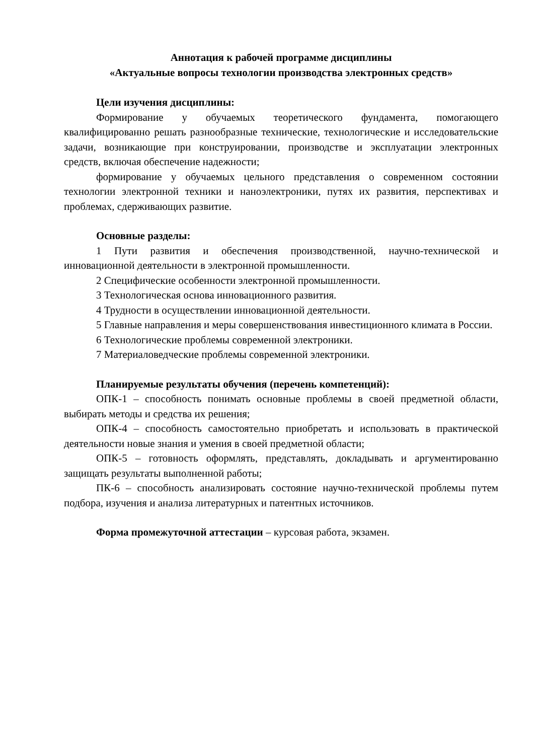Аннотация к рабочей программе дисциплины
«Актуальные вопросы технологии производства электронных средств»
Цели изучения дисциплины:
Формирование у обучаемых теоретического фундамента, помогающего квалифицированно решать разнообразные технические, технологические и исследовательские задачи, возникающие при конструировании, производстве и эксплуатации электронных средств, включая обеспечение надежности;
формирование у обучаемых цельного представления о современном состоянии технологии электронной техники и наноэлектроники, путях их развития, перспективах и проблемах, сдерживающих развитие.
Основные разделы:
1 Пути развития и обеспечения производственной, научно-технической и инновационной деятельности в электронной промышленности.
2 Специфические особенности электронной промышленности.
3 Технологическая основа инновационного развития.
4 Трудности в осуществлении инновационной деятельности.
5 Главные направления и меры совершенствования инвестиционного климата в России.
6 Технологические проблемы современной электроники.
7 Материаловедческие проблемы современной электроники.
Планируемые результаты обучения (перечень компетенций):
ОПК-1 – способность понимать основные проблемы в своей предметной области, выбирать методы и средства их решения;
ОПК-4 – способность самостоятельно приобретать и использовать в практической деятельности новые знания и умения в своей предметной области;
ОПК-5 – готовность оформлять, представлять, докладывать и аргументированно защищать результаты выполненной работы;
ПК-6 – способность анализировать состояние научно-технической проблемы путем подбора, изучения и анализа литературных и патентных источников.
Форма промежуточной аттестации – курсовая работа, экзамен.